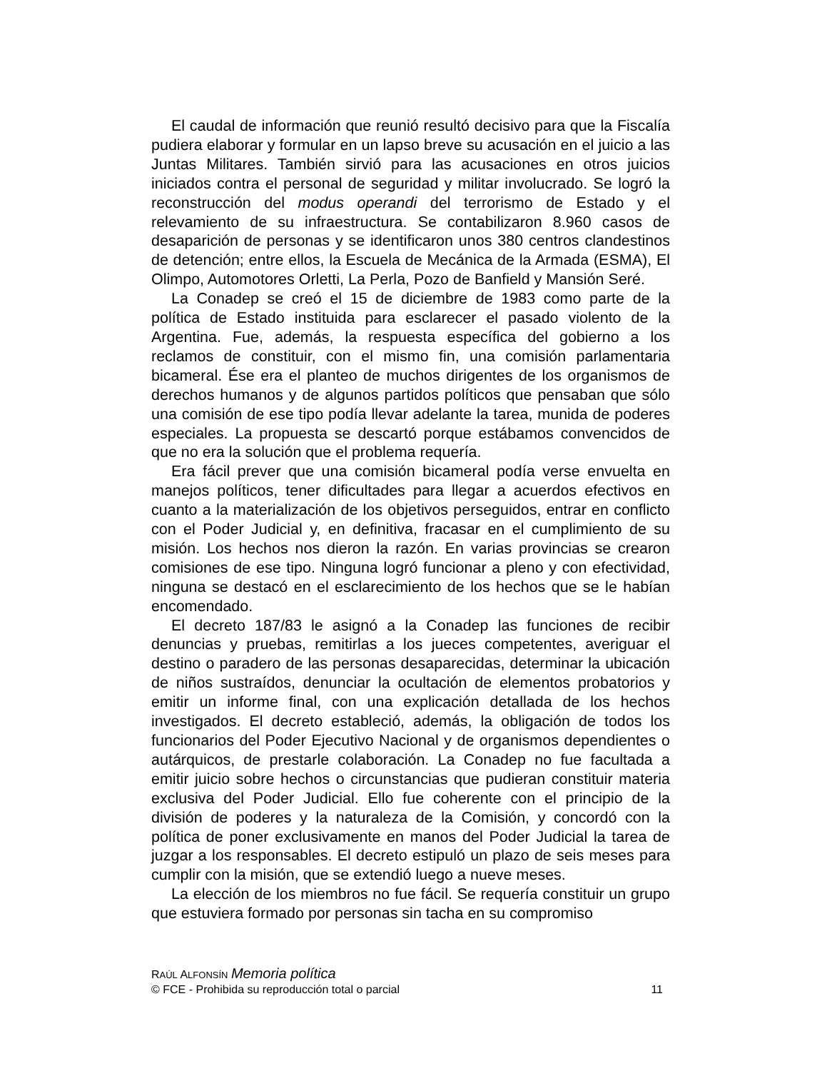El caudal de información que reunió resultó decisivo para que la Fiscalía pudiera elaborar y formular en un lapso breve su acusación en el juicio a las Juntas Militares. También sirvió para las acusaciones en otros juicios iniciados contra el personal de seguridad y militar involucrado. Se logró la reconstrucción del modus operandi del terrorismo de Estado y el relevamiento de su infraestructura. Se contabilizaron 8.960 casos de desaparición de personas y se identificaron unos 380 centros clandestinos de detención; entre ellos, la Escuela de Mecánica de la Armada (ESMA), El Olimpo, Automotores Orletti, La Perla, Pozo de Banfield y Mansión Seré.
La Conadep se creó el 15 de diciembre de 1983 como parte de la política de Estado instituida para esclarecer el pasado violento de la Argentina. Fue, además, la respuesta específica del gobierno a los reclamos de constituir, con el mismo fin, una comisión parlamentaria bicameral. Ése era el planteo de muchos dirigentes de los organismos de derechos humanos y de algunos partidos políticos que pensaban que sólo una comisión de ese tipo podía llevar adelante la tarea, munida de poderes especiales. La propuesta se descartó porque estábamos convencidos de que no era la solución que el problema requería.
Era fácil prever que una comisión bicameral podía verse envuelta en manejos políticos, tener dificultades para llegar a acuerdos efectivos en cuanto a la materialización de los objetivos perseguidos, entrar en conflicto con el Poder Judicial y, en definitiva, fracasar en el cumplimiento de su misión. Los hechos nos dieron la razón. En varias provincias se crearon comisiones de ese tipo. Ninguna logró funcionar a pleno y con efectividad, ninguna se destacó en el esclarecimiento de los hechos que se le habían encomendado.
El decreto 187/83 le asignó a la Conadep las funciones de recibir denuncias y pruebas, remitirlas a los jueces competentes, averiguar el destino o paradero de las personas desaparecidas, determinar la ubicación de niños sustraídos, denunciar la ocultación de elementos probatorios y emitir un informe final, con una explicación detallada de los hechos investigados. El decreto estableció, además, la obligación de todos los funcionarios del Poder Ejecutivo Nacional y de organismos dependientes o autárquicos, de prestarle colaboración. La Conadep no fue facultada a emitir juicio sobre hechos o circunstancias que pudieran constituir materia exclusiva del Poder Judicial. Ello fue coherente con el principio de la división de poderes y la naturaleza de la Comisión, y concordó con la política de poner exclusivamente en manos del Poder Judicial la tarea de juzgar a los responsables. El decreto estipuló un plazo de seis meses para cumplir con la misión, que se extendió luego a nueve meses.
La elección de los miembros no fue fácil. Se requería constituir un grupo que estuviera formado por personas sin tacha en su compromiso
RAÚL ALFONSÍN Memoria política
© FCE - Prohibida su reproducción total o parcial 11